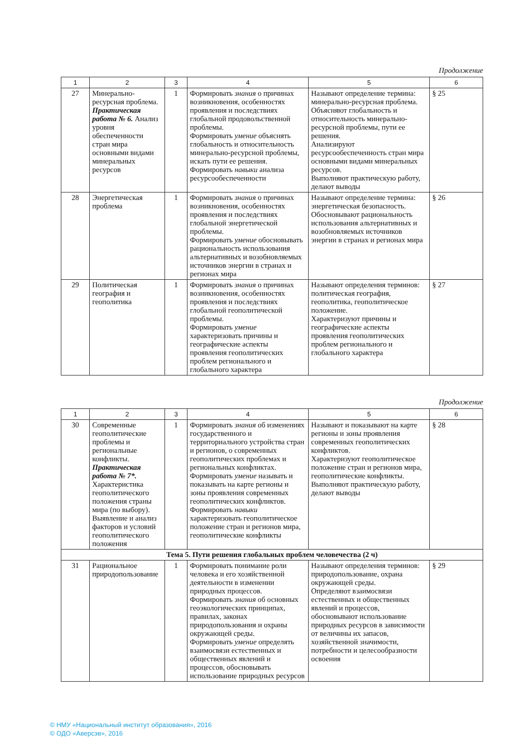Продолжение
| 1 | 2 | 3 | 4 | 5 | 6 |
| --- | --- | --- | --- | --- | --- |
| 27 | Минерально-ресурсная проблема. Практическая работа № 6. Анализ уровня обеспеченности стран мира основными видами минеральных ресурсов | 1 | Формировать знания о причинах возникновения, особенностях проявления и последствиях глобальной продовольственной проблемы. Формировать умение объяснять глобальность и относительность минерально-ресурсной проблемы, искать пути ее решения. Формировать навыки анализа ресурсообеспеченности | Называют определение термина: минерально-ресурсная проблема. Объясняют глобальность и относительность минерально-ресурсной проблемы, пути ее решения. Анализируют ресурсообеспеченность стран мира основными видами минеральных ресурсов. Выполняют практическую работу, делают выводы | § 25 |
| 28 | Энергетическая проблема | 1 | Формировать знания о причинах возникновения, особенностях проявления и последствиях глобальной энергетической проблемы. Формировать умение обосновывать рациональность использования альтернативных и возобновляемых источников энергии в странах и регионах мира | Называют определение термина: энергетическая безопасность. Обосновывают рациональность использования альтернативных и возобновляемых источников энергии в странах и регионах мира | § 26 |
| 29 | Политическая география и геополитика | 1 | Формировать знания о причинах возникновения, особенностях проявления и последствиях глобальной геополитической проблемы. Формировать умение характеризовать причины и географические аспекты проявления геополитических проблем регионального и глобального характера | Называют определения терминов: политическая география, геополитика, геополитическое положение. Характеризуют причины и географические аспекты проявления геополитических проблем регионального и глобального характера | § 27 |
Продолжение
| 1 | 2 | 3 | 4 | 5 | 6 |
| --- | --- | --- | --- | --- | --- |
| 30 | Современные геополитические проблемы и региональные конфликты. Практическая работа № 7*. Характеристика геополитического положения страны мира (по выбору). Выявление и анализ факторов и условий геополитического положения | 1 | Формировать знания об изменениях государственного и территориального устройства стран и регионов, о современных геополитических проблемах и региональных конфликтах. Формировать умение называть и показывать на карте регионы и зоны проявления современных геополитических конфликтов. Формировать навыки характеризовать геополитическое положение стран и регионов мира, геополитические конфликты | Называют и показывают на карте регионы и зоны проявления современных геополитических конфликтов. Характеризуют геополитическое положение стран и регионов мира, геополитические конфликты. Выполняют практическую работу, делают выводы | § 28 |
| Тема 5. Пути решения глобальных проблем человечества (2 ч) | | | | | |
| 31 | Рациональное природопользование | 1 | Формировать понимание роли человека и его хозяйственной деятельности в изменении природных процессов. Формировать знания об основных геоэкологических принципах, правилах, законах природопользования и охраны окружающей среды. Формировать умение определять взаимосвязи естественных и общественных явлений и процессов, обосновывать использование природных ресурсов | Называют определения терминов: природопользование, охрана окружающей среды. Определяют взаимосвязи естественных и общественных явлений и процессов, обосновывают использование природных ресурсов в зависимости от величины их запасов, хозяйственной значимости, потребности и целесообразности освоения | § 29 |
© НМУ «Национальный институт образования», 2016
© ОДО «Аверсэв», 2016